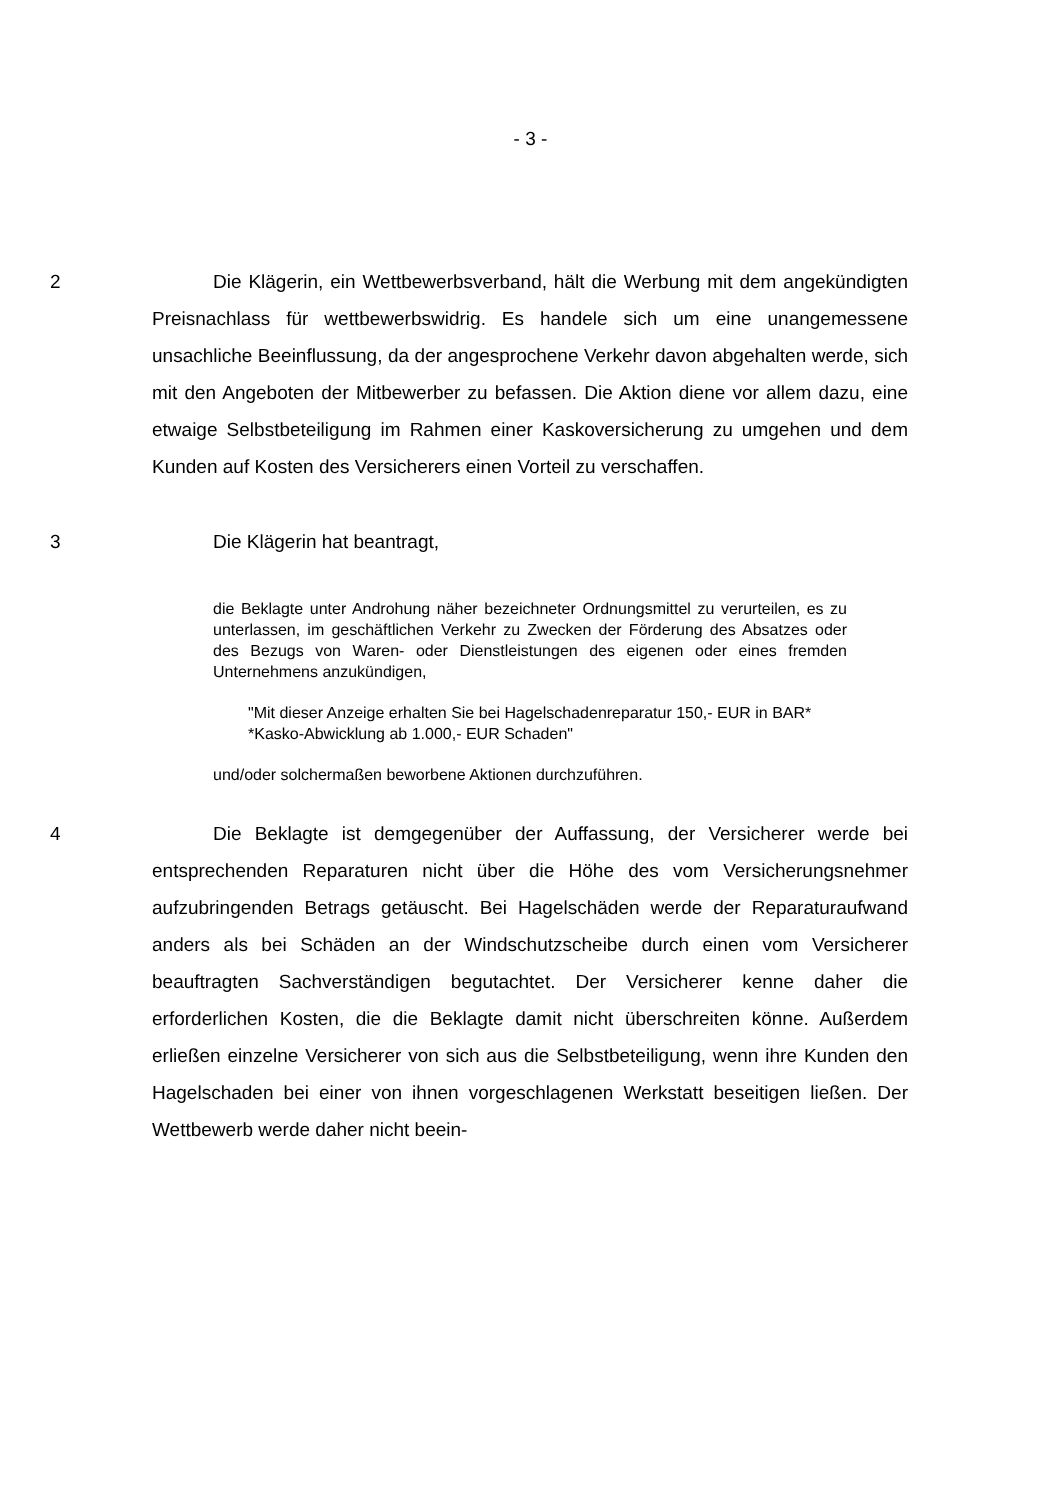- 3 -
2 Die Klägerin, ein Wettbewerbsverband, hält die Werbung mit dem angekündigten Preisnachlass für wettbewerbswidrig. Es handele sich um eine unangemessene unsachliche Beeinflussung, da der angesprochene Verkehr davon abgehalten werde, sich mit den Angeboten der Mitbewerber zu befassen. Die Aktion diene vor allem dazu, eine etwaige Selbstbeteiligung im Rahmen einer Kaskoversicherung zu umgehen und dem Kunden auf Kosten des Versicherers einen Vorteil zu verschaffen.
3 Die Klägerin hat beantragt,
die Beklagte unter Androhung näher bezeichneter Ordnungsmittel zu verurteilen, es zu unterlassen, im geschäftlichen Verkehr zu Zwecken der Förderung des Absatzes oder des Bezugs von Waren- oder Dienstleistungen des eigenen oder eines fremden Unternehmens anzukündigen,
"Mit dieser Anzeige erhalten Sie bei Hagelschadenreparatur 150,- EUR in BAR*
*Kasko-Abwicklung ab 1.000,- EUR Schaden"
und/oder solchermaßen beworbene Aktionen durchzuführen.
4 Die Beklagte ist demgegenüber der Auffassung, der Versicherer werde bei entsprechenden Reparaturen nicht über die Höhe des vom Versicherungsnehmer aufzubringenden Betrags getäuscht. Bei Hagelschäden werde der Reparaturaufwand anders als bei Schäden an der Windschutzscheibe durch einen vom Versicherer beauftragten Sachverständigen begutachtet. Der Versicherer kenne daher die erforderlichen Kosten, die die Beklagte damit nicht überschreiten könne. Außerdem erließen einzelne Versicherer von sich aus die Selbstbeteiligung, wenn ihre Kunden den Hagelschaden bei einer von ihnen vorgeschlagenen Werkstatt beseitigen ließen. Der Wettbewerb werde daher nicht beein-